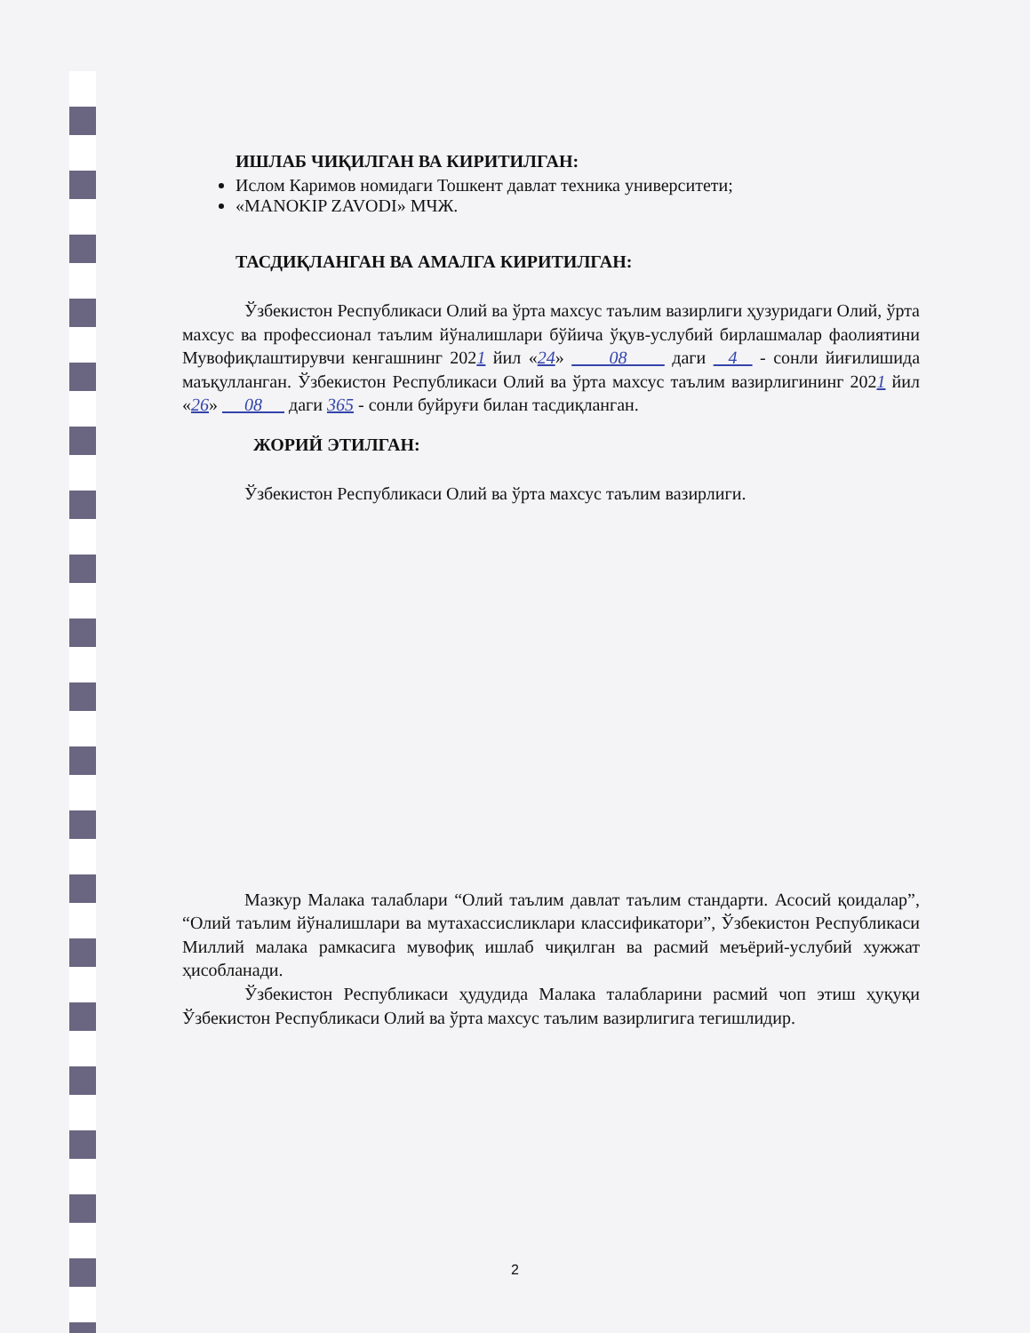ИШЛАБ ЧИҚИЛГАН ВА КИРИТИЛГАН:
Ислом Каримов номидаги Тошкент давлат техника университети;
«MANOKIP ZAVODI» МЧЖ.
ТАСДИҚЛАНГАН ВА АМАЛГА КИРИТИЛГАН:
Ўзбекистон Республикаси Олий ва ўрта махсус таълим вазирлиги ҳузуридаги Олий, ўрта махсус ва профессионал таълим йўналишлари бўйича ўқув-услубий бирлашмалар фаолиятини Мувофиқлаштирувчи кенгашнинг 2021 йил «24» 08 даги 4 - сонли йиғилишида маъқулланган. Ўзбекистон Республикаси Олий ва ўрта махсус таълим вазирлигининг 2021 йил «26» 08 даги 365 - сонли буйруғи билан тасдиқланган.
ЖОРИЙ ЭТИЛГАН:
Ўзбекистон Республикаси Олий ва ўрта махсус таълим вазирлиги.
Мазкур Малака талаблари “Олий таълим давлат таълим стандарти. Асосий қоидалар”, “Олий таълим йўналишлари ва мутахассисликлари классификатори”, Ўзбекистон Республикаси Миллий малака рамкасига мувофиқ ишлаб чиқилган ва расмий меъёрий-услубий хужжат ҳисобланади.
Ўзбекистон Республикаси ҳудудида Малака талабларини расмий чоп этиш ҳуқуқи Ўзбекистон Республикаси Олий ва ўрта махсус таълим вазирлигига тегишлидир.
2